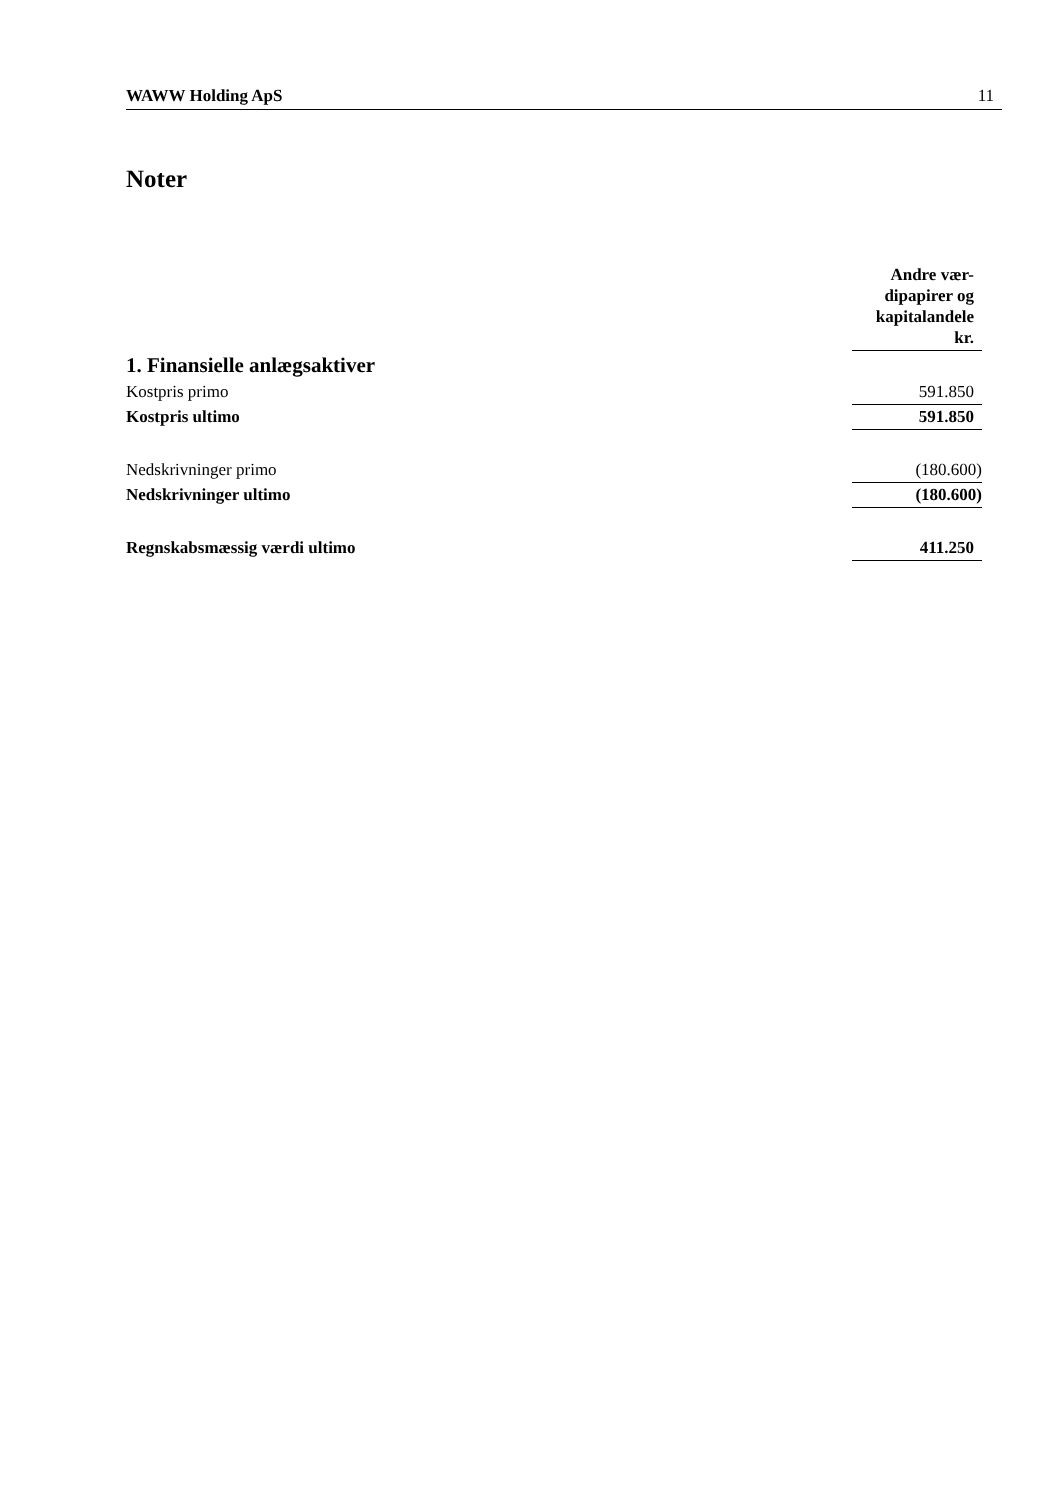WAWW Holding ApS 11
Noter
| | Andre vær- dipapirer og kapitalandele kr. |
| --- | --- |
| 1. Finansielle anlægsaktiver | |
| Kostpris primo | 591.850 |
| Kostpris ultimo | 591.850 |
| Nedskrivninger primo | (180.600) |
| Nedskrivninger ultimo | (180.600) |
| Regnskabsmæssig værdi ultimo | 411.250 |